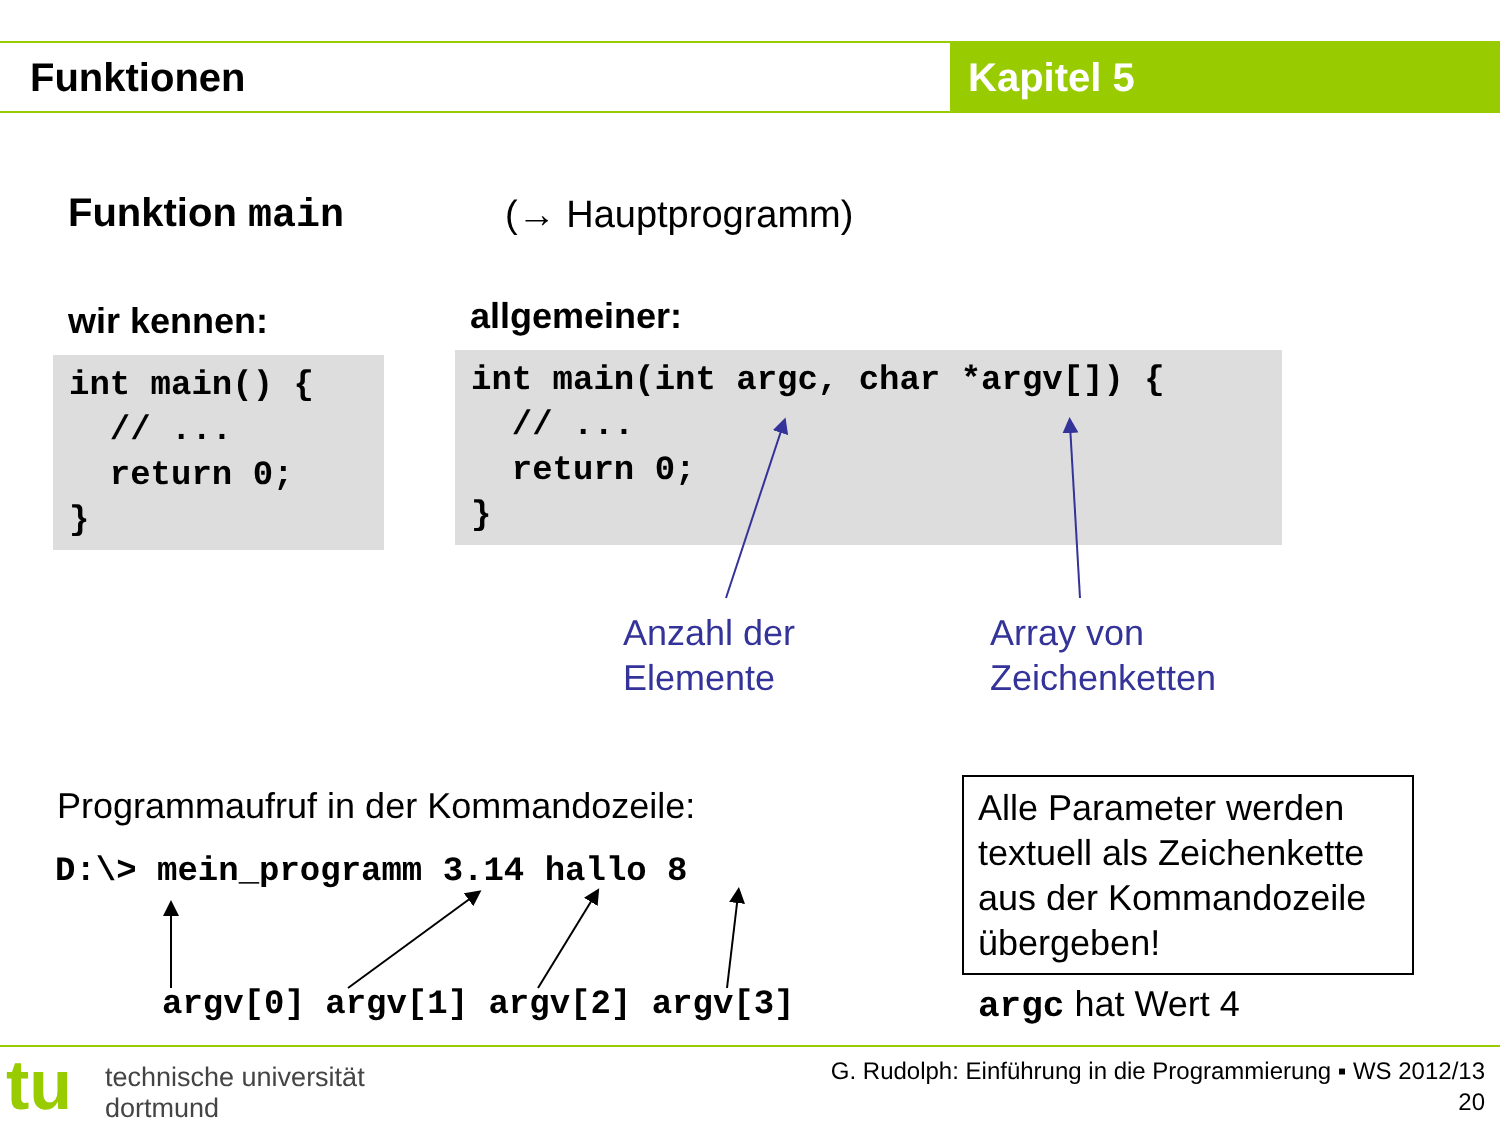Funktionen Kapitel 5
Funktion main (→ Hauptprogramm)
wir kennen: allgemeiner:
int main() { // ... return 0; }
int main(int argc, char *argv[]) { // ... return 0; }
Anzahl der
Elemente
Array von
Zeichenketten
Programmaufruf in der Kommandozeile:
D:\> mein_programm 3.14 hallo 8
argv[0] argv[1] argv[2] argv[3]
Alle Parameter werden textuell als Zeichenkette aus der Kommandozeile übergeben!
argc hat Wert 4
tu
technische universität
dortmund
G. Rudolph: Einführung in die Programmierung ▪ WS 2012/13
20